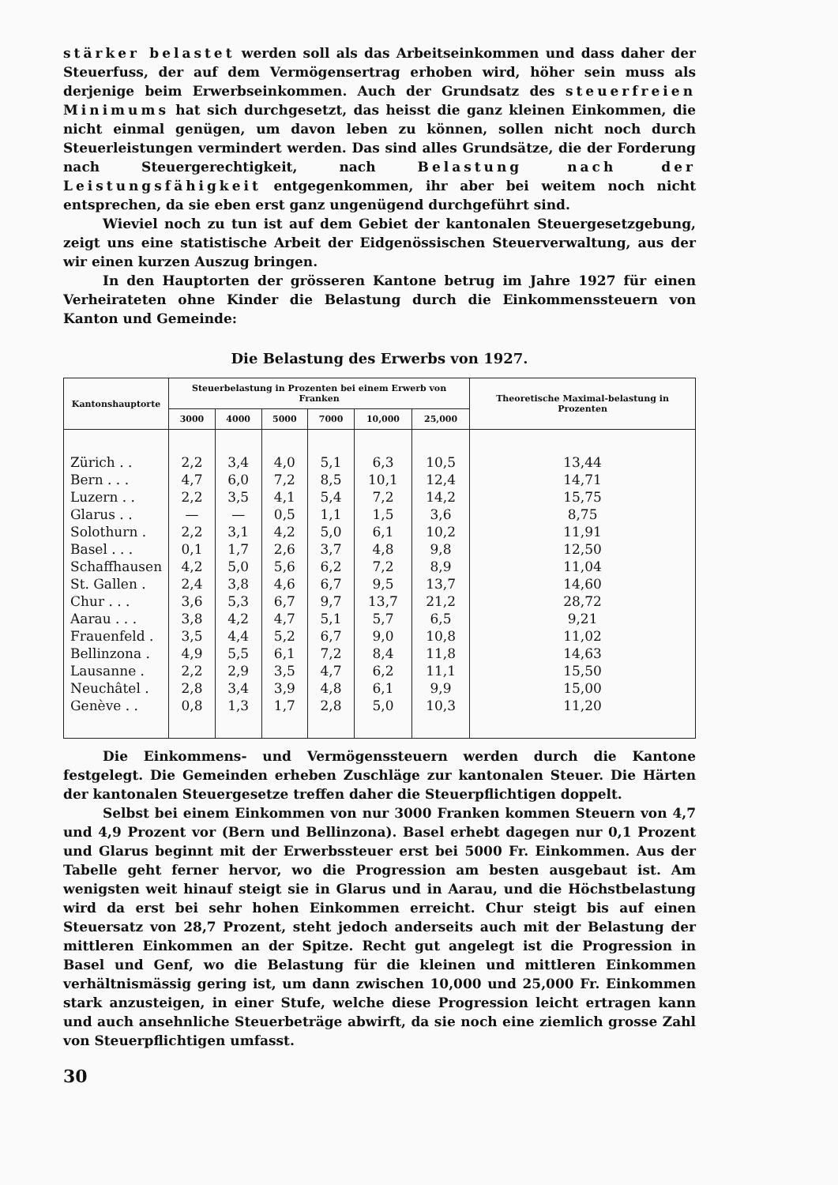stärker belastet werden soll als das Arbeitseinkommen und dass daher der Steuerfuss, der auf dem Vermögensertrag erhoben wird, höher sein muss als derjenige beim Erwerbseinkommen. Auch der Grundsatz des steuerfreien Minimums hat sich durchgesetzt, das heisst die ganz kleinen Einkommen, die nicht einmal genügen, um davon leben zu können, sollen nicht noch durch Steuerleistungen vermindert werden. Das sind alles Grundsätze, die der Forderung nach Steuergerechtigkeit, nach Belastung nach der Leistungsfähigkeit entgegenkommen, ihr aber bei weitem noch nicht entsprechen, da sie eben erst ganz ungenügend durchgeführt sind.
Wieviel noch zu tun ist auf dem Gebiet der kantonalen Steuergesetzgebung, zeigt uns eine statistische Arbeit der Eidgenössischen Steuerverwaltung, aus der wir einen kurzen Auszug bringen.
In den Hauptorten der grösseren Kantone betrug im Jahre 1927 für einen Verheirateten ohne Kinder die Belastung durch die Einkommenssteuern von Kanton und Gemeinde:
Die Belastung des Erwerbs von 1927.
| Kantonshauptorte | Steuerbelastung in Prozenten bei einem Erwerb von Franken | | | | | | Theoretische Maximal-belastung in Prozenten |
| --- | --- | --- | --- | --- | --- | --- | --- |
| | 3000 | 4000 | 5000 | 7000 | 10,000 | 25,000 | |
| Zürich . . | 2,2 | 3,4 | 4,0 | 5,1 | 6,3 | 10,5 | 13,44 |
| Bern . . . | 4,7 | 6,0 | 7,2 | 8,5 | 10,1 | 12,4 | 14,71 |
| Luzern . . | 2,2 | 3,5 | 4,1 | 5,4 | 7,2 | 14,2 | 15,75 |
| Glarus . . | — | — | 0,5 | 1,1 | 1,5 | 3,6 | 8,75 |
| Solothurn . | 2,2 | 3,1 | 4,2 | 5,0 | 6,1 | 10,2 | 11,91 |
| Basel . . . | 0,1 | 1,7 | 2,6 | 3,7 | 4,8 | 9,8 | 12,50 |
| Schaffhausen | 4,2 | 5,0 | 5,6 | 6,2 | 7,2 | 8,9 | 11,04 |
| St. Gallen . | 2,4 | 3,8 | 4,6 | 6,7 | 9,5 | 13,7 | 14,60 |
| Chur . . . | 3,6 | 5,3 | 6,7 | 9,7 | 13,7 | 21,2 | 28,72 |
| Aarau . . . | 3,8 | 4,2 | 4,7 | 5,1 | 5,7 | 6,5 | 9,21 |
| Frauenfeld . | 3,5 | 4,4 | 5,2 | 6,7 | 9,0 | 10,8 | 11,02 |
| Bellinzona . | 4,9 | 5,5 | 6,1 | 7,2 | 8,4 | 11,8 | 14,63 |
| Lausanne . | 2,2 | 2,9 | 3,5 | 4,7 | 6,2 | 11,1 | 15,50 |
| Neuchâtel . | 2,8 | 3,4 | 3,9 | 4,8 | 6,1 | 9,9 | 15,00 |
| Genève . . | 0,8 | 1,3 | 1,7 | 2,8 | 5,0 | 10,3 | 11,20 |
Die Einkommens- und Vermögenssteuern werden durch die Kantone festgelegt. Die Gemeinden erheben Zuschläge zur kantonalen Steuer. Die Härten der kantonalen Steuergesetze treffen daher die Steuerpflichtigen doppelt.
Selbst bei einem Einkommen von nur 3000 Franken kommen Steuern von 4,7 und 4,9 Prozent vor (Bern und Bellinzona). Basel erhebt dagegen nur 0,1 Prozent und Glarus beginnt mit der Erwerbssteuer erst bei 5000 Fr. Einkommen. Aus der Tabelle geht ferner hervor, wo die Progression am besten ausgebaut ist. Am wenigsten weit hinauf steigt sie in Glarus und in Aarau, und die Höchstbelastung wird da erst bei sehr hohen Einkommen erreicht. Chur steigt bis auf einen Steuersatz von 28,7 Prozent, steht jedoch anderseits auch mit der Belastung der mittleren Einkommen an der Spitze. Recht gut angelegt ist die Progression in Basel und Genf, wo die Belastung für die kleinen und mittleren Einkommen verhältnismässig gering ist, um dann zwischen 10,000 und 25,000 Fr. Einkommen stark anzusteigen, in einer Stufe, welche diese Progression leicht ertragen kann und auch ansehnliche Steuerbeträge abwirft, da sie noch eine ziemlich grosse Zahl von Steuerpflichtigen umfasst.
30